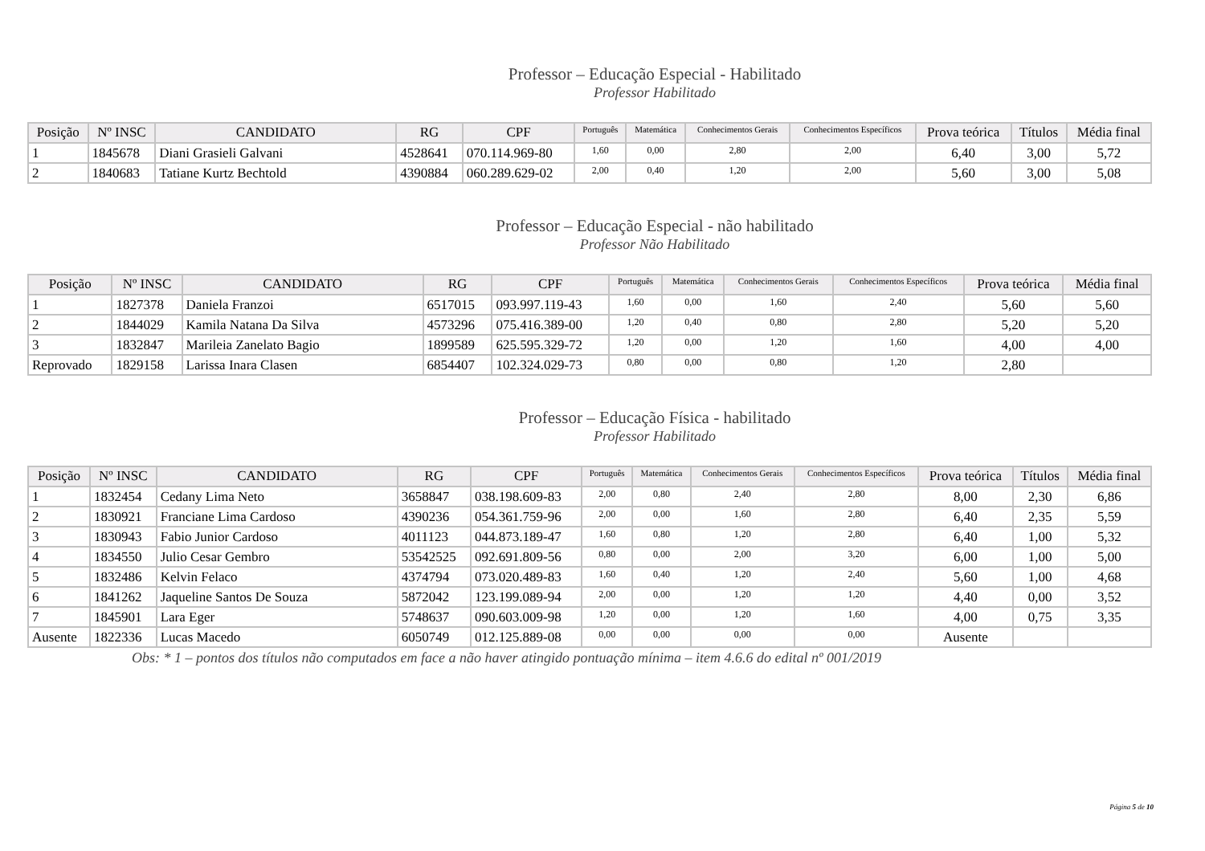Professor – Educação Especial - Habilitado
Professor Habilitado
| Posição | Nº INSC | CANDIDATO | RG | CPF | Português | Matemática | Conhecimentos Gerais | Conhecimentos Específicos | Prova teórica | Títulos | Média final |
| --- | --- | --- | --- | --- | --- | --- | --- | --- | --- | --- | --- |
| 1 | 1845678 | Diani Grasieli Galvani | 4528641 | 070.114.969-80 | 1,60 | 0,00 | 2,80 | 2,00 | 6,40 | 3,00 | 5,72 |
| 2 | 1840683 | Tatiane Kurtz Bechtold | 4390884 | 060.289.629-02 | 2,00 | 0,40 | 1,20 | 2,00 | 5,60 | 3,00 | 5,08 |
Professor – Educação Especial - não habilitado
Professor Não Habilitado
| Posição | Nº INSC | CANDIDATO | RG | CPF | Português | Matemática | Conhecimentos Gerais | Conhecimentos Específicos | Prova teórica | Média final |
| --- | --- | --- | --- | --- | --- | --- | --- | --- | --- | --- |
| 1 | 1827378 | Daniela Franzoi | 6517015 | 093.997.119-43 | 1,60 | 0,00 | 1,60 | 2,40 | 5,60 | 5,60 |
| 2 | 1844029 | Kamila Natana Da Silva | 4573296 | 075.416.389-00 | 1,20 | 0,40 | 0,80 | 2,80 | 5,20 | 5,20 |
| 3 | 1832847 | Marileia Zanelato Bagio | 1899589 | 625.595.329-72 | 1,20 | 0,00 | 1,20 | 1,60 | 4,00 | 4,00 |
| Reprovado | 1829158 | Larissa Inara Clasen | 6854407 | 102.324.029-73 | 0,80 | 0,00 | 0,80 | 1,20 | 2,80 | |
Professor – Educação Física - habilitado
Professor Habilitado
| Posição | Nº INSC | CANDIDATO | RG | CPF | Português | Matemática | Conhecimentos Gerais | Conhecimentos Específicos | Prova teórica | Títulos | Média final |
| --- | --- | --- | --- | --- | --- | --- | --- | --- | --- | --- | --- |
| 1 | 1832454 | Cedany Lima Neto | 3658847 | 038.198.609-83 | 2,00 | 0,80 | 2,40 | 2,80 | 8,00 | 2,30 | 6,86 |
| 2 | 1830921 | Franciane Lima Cardoso | 4390236 | 054.361.759-96 | 2,00 | 0,00 | 1,60 | 2,80 | 6,40 | 2,35 | 5,59 |
| 3 | 1830943 | Fabio Junior Cardoso | 4011123 | 044.873.189-47 | 1,60 | 0,80 | 1,20 | 2,80 | 6,40 | 1,00 | 5,32 |
| 4 | 1834550 | Julio Cesar Gembro | 53542525 | 092.691.809-56 | 0,80 | 0,00 | 2,00 | 3,20 | 6,00 | 1,00 | 5,00 |
| 5 | 1832486 | Kelvin Felaco | 4374794 | 073.020.489-83 | 1,60 | 0,40 | 1,20 | 2,40 | 5,60 | 1,00 | 4,68 |
| 6 | 1841262 | Jaqueline Santos De Souza | 5872042 | 123.199.089-94 | 2,00 | 0,00 | 1,20 | 1,20 | 4,40 | 0,00 | 3,52 |
| 7 | 1845901 | Lara Eger | 5748637 | 090.603.009-98 | 1,20 | 0,00 | 1,20 | 1,60 | 4,00 | 0,75 | 3,35 |
| Ausente | 1822336 | Lucas Macedo | 6050749 | 012.125.889-08 | 0,00 | 0,00 | 0,00 | 0,00 | Ausente | | |
Obs: * 1 – pontos dos títulos não computados em face a não haver atingido pontuação mínima – item 4.6.6 do edital nº 001/2019
Página 5 de 10